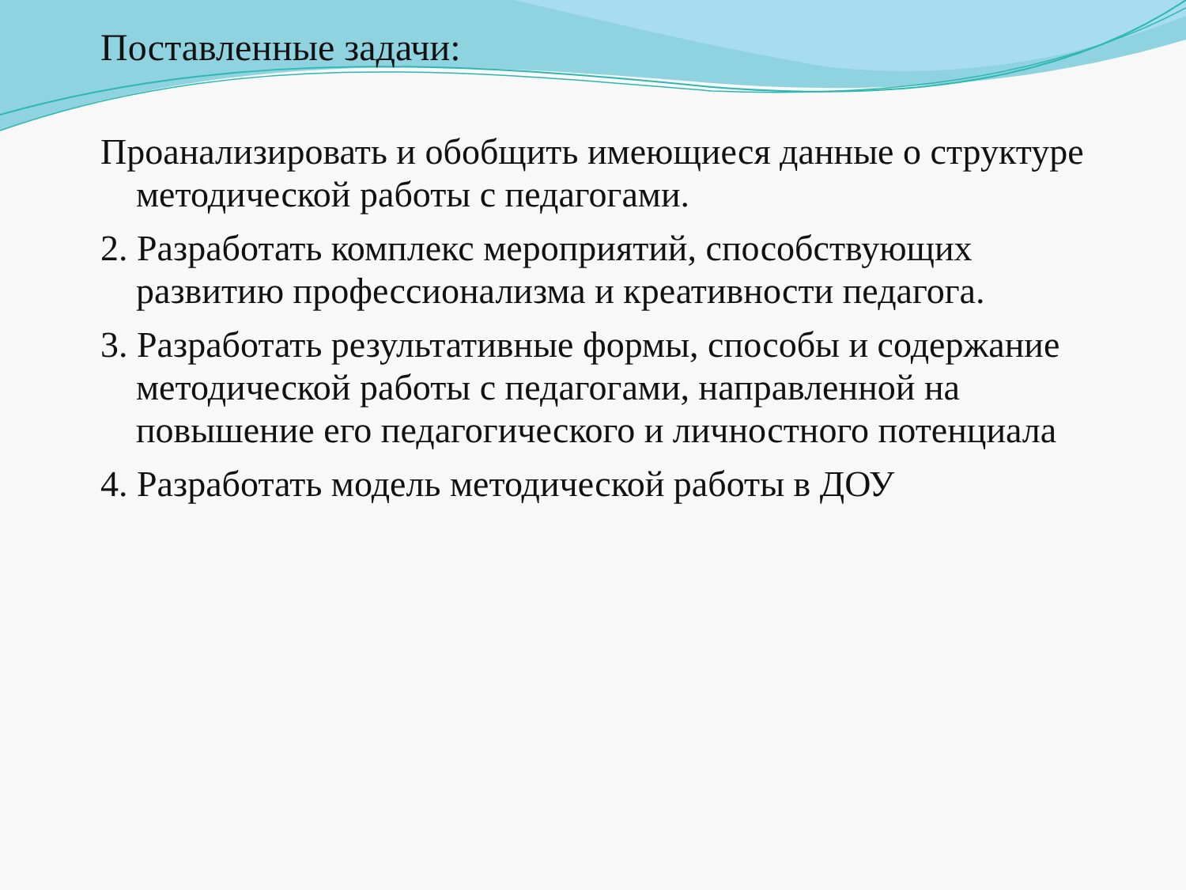Поставленные задачи:
Проанализировать и обобщить имеющиеся данные о структуре методической работы с педагогами.
2. Разработать комплекс мероприятий, способствующих развитию профессионализма и креативности педагога.
3. Разработать результативные формы, способы и содержание методической работы с педагогами, направленной на повышение его педагогического и личностного потенциала
4. Разработать модель методической работы в ДОУ